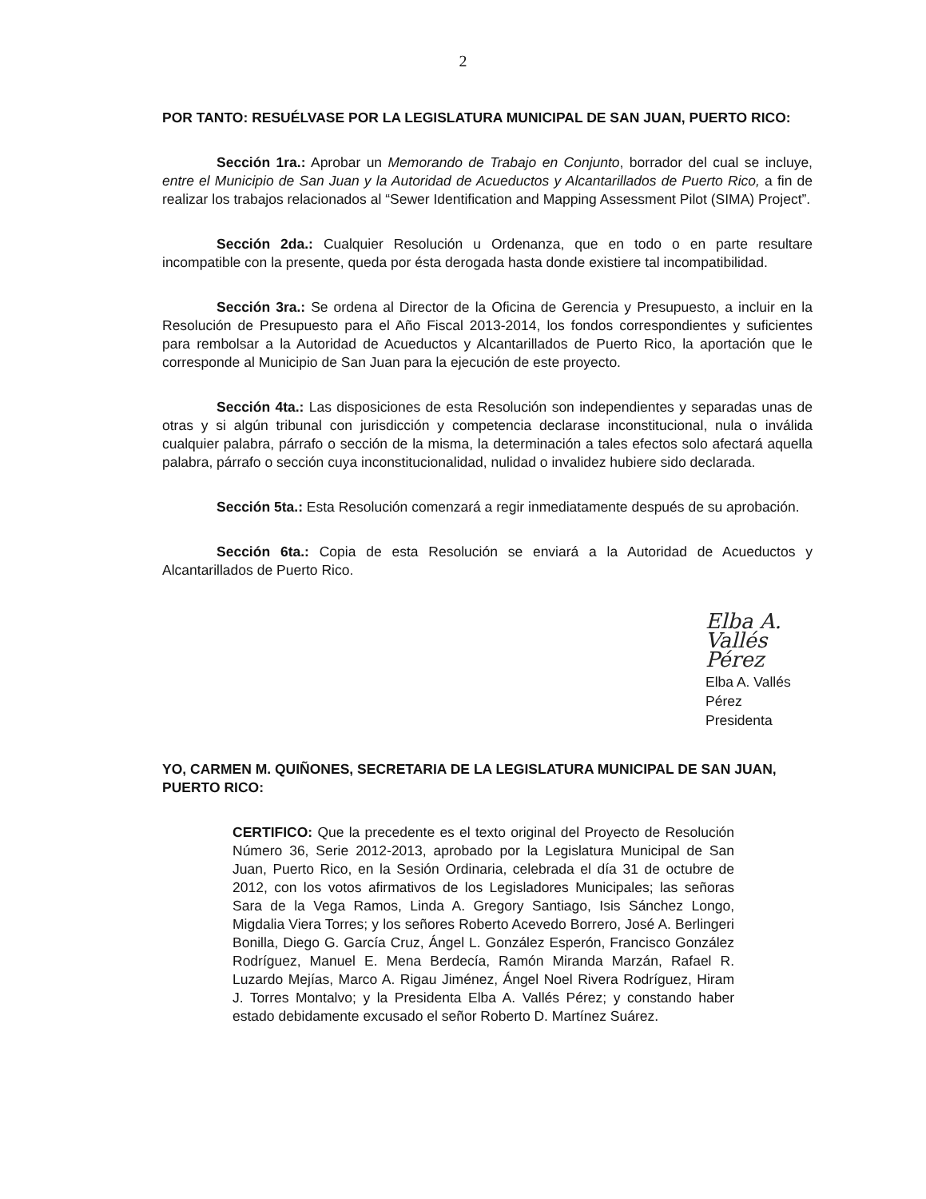2
POR TANTO: RESUÉLVASE POR LA LEGISLATURA MUNICIPAL DE SAN JUAN, PUERTO RICO:
Sección 1ra.: Aprobar un Memorando de Trabajo en Conjunto, borrador del cual se incluye, entre el Municipio de San Juan y la Autoridad de Acueductos y Alcantarillados de Puerto Rico, a fin de realizar los trabajos relacionados al “Sewer Identification and Mapping Assessment Pilot (SIMA) Project”.
Sección 2da.: Cualquier Resolución u Ordenanza, que en todo o en parte resultare incompatible con la presente, queda por ésta derogada hasta donde existiere tal incompatibilidad.
Sección 3ra.: Se ordena al Director de la Oficina de Gerencia y Presupuesto, a incluir en la Resolución de Presupuesto para el Año Fiscal 2013-2014, los fondos correspondientes y suficientes para rembolsar a la Autoridad de Acueductos y Alcantarillados de Puerto Rico, la aportación que le corresponde al Municipio de San Juan para la ejecución de este proyecto.
Sección 4ta.: Las disposiciones de esta Resolución son independientes y separadas unas de otras y si algún tribunal con jurisdicción y competencia declarase inconstitucional, nula o inválida cualquier palabra, párrafo o sección de la misma, la determinación a tales efectos solo afectará aquella palabra, párrafo o sección cuya inconstitucionalidad, nulidad o invalidez hubiere sido declarada.
Sección 5ta.: Esta Resolución comenzará a regir inmediatamente después de su aprobación.
Sección 6ta.: Copia de esta Resolución se enviará a la Autoridad de Acueductos y Alcantarillados de Puerto Rico.
Elba A. Vallés Pérez
Elba A. Vallés Pérez
Presidenta
YO, CARMEN M. QUIÑONES, SECRETARIA DE LA LEGISLATURA MUNICIPAL DE SAN JUAN, PUERTO RICO:
CERTIFICO: Que la precedente es el texto original del Proyecto de Resolución Número 36, Serie 2012-2013, aprobado por la Legislatura Municipal de San Juan, Puerto Rico, en la Sesión Ordinaria, celebrada el día 31 de octubre de 2012, con los votos afirmativos de los Legisladores Municipales; las señoras Sara de la Vega Ramos, Linda A. Gregory Santiago, Isis Sánchez Longo, Migdalia Viera Torres; y los señores Roberto Acevedo Borrero, José A. Berlingeri Bonilla, Diego G. García Cruz, Ángel L. González Esperón, Francisco González Rodríguez, Manuel E. Mena Berdecía, Ramón Miranda Marzán, Rafael R. Luzardo Mejías, Marco A. Rigau Jiménez, Ángel Noel Rivera Rodríguez, Hiram J. Torres Montalvo; y la Presidenta Elba A. Vallés Pérez; y constando haber estado debidamente excusado el señor Roberto D. Martínez Suárez.